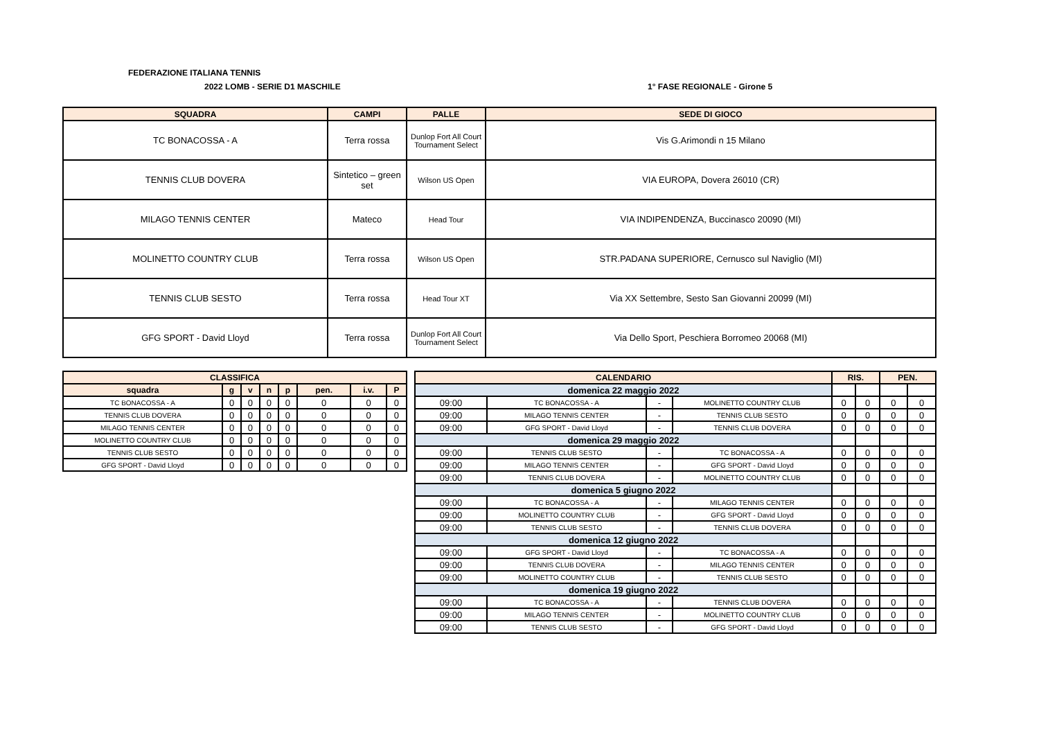FEDERAZIONE ITALIANA TENNIS
2022 LOMB - SERIE D1 MASCHILE 1° FASE REGIONALE - Girone 5
| SQUADRA | CAMPI | PALLE | SEDE DI GIOCO |
| --- | --- | --- | --- |
| TC BONACOSSA - A | Terra rossa | Dunlop Fort All Court Tournament Select | Vis G.Arimondi n 15 Milano |
| TENNIS CLUB DOVERA | Sintetico – green set | Wilson US Open | VIA EUROPA, Dovera 26010 (CR) |
| MILAGO TENNIS CENTER | Mateco | Head Tour | VIA INDIPENDENZA, Buccinasco 20090 (MI) |
| MOLINETTO COUNTRY CLUB | Terra rossa | Wilson US Open | STR.PADANA SUPERIORE, Cernusco sul Naviglio (MI) |
| TENNIS CLUB SESTO | Terra rossa | Head Tour XT | Via XX Settembre, Sesto San Giovanni 20099 (MI) |
| GFG SPORT - David Lloyd | Terra rossa | Dunlop Fort All Court Tournament Select | Via Dello Sport, Peschiera Borromeo 20068 (MI) |
| CLASSIFICA | | | | | | | |
| --- | --- | --- | --- | --- | --- | --- | --- |
| squadra | g | v | n | p | pen. | i.v. | P |
| TC BONACOSSA - A | 0 | 0 | 0 | 0 | 0 | 0 | 0 |
| TENNIS CLUB DOVERA | 0 | 0 | 0 | 0 | 0 | 0 | 0 |
| MILAGO TENNIS CENTER | 0 | 0 | 0 | 0 | 0 | 0 | 0 |
| MOLINETTO COUNTRY CLUB | 0 | 0 | 0 | 0 | 0 | 0 | 0 |
| TENNIS CLUB SESTO | 0 | 0 | 0 | 0 | 0 | 0 | 0 |
| GFG SPORT - David Lloyd | 0 | 0 | 0 | 0 | 0 | 0 | 0 |
| CALENDARIO | | | | RIS. | | PEN. | |
| --- | --- | --- | --- | --- | --- | --- | --- |
| domenica 22 maggio 2022 | | | | | | | |
| 09:00 | TC BONACOSSA - A | - | MOLINETTO COUNTRY CLUB | 0 | 0 | 0 | 0 |
| 09:00 | MILAGO TENNIS CENTER | - | TENNIS CLUB SESTO | 0 | 0 | 0 | 0 |
| 09:00 | GFG SPORT - David Lloyd | - | TENNIS CLUB DOVERA | 0 | 0 | 0 | 0 |
| domenica 29 maggio 2022 | | | | | | | |
| 09:00 | TENNIS CLUB SESTO | - | TC BONACOSSA - A | 0 | 0 | 0 | 0 |
| 09:00 | MILAGO TENNIS CENTER | - | GFG SPORT - David Lloyd | 0 | 0 | 0 | 0 |
| 09:00 | TENNIS CLUB DOVERA | - | MOLINETTO COUNTRY CLUB | 0 | 0 | 0 | 0 |
| domenica 5 giugno 2022 | | | | | | | |
| 09:00 | TC BONACOSSA - A | - | MILAGO TENNIS CENTER | 0 | 0 | 0 | 0 |
| 09:00 | MOLINETTO COUNTRY CLUB | - | GFG SPORT - David Lloyd | 0 | 0 | 0 | 0 |
| 09:00 | TENNIS CLUB SESTO | - | TENNIS CLUB DOVERA | 0 | 0 | 0 | 0 |
| domenica 12 giugno 2022 | | | | | | | |
| 09:00 | GFG SPORT - David Lloyd | - | TC BONACOSSA - A | 0 | 0 | 0 | 0 |
| 09:00 | TENNIS CLUB DOVERA | - | MILAGO TENNIS CENTER | 0 | 0 | 0 | 0 |
| 09:00 | MOLINETTO COUNTRY CLUB | - | TENNIS CLUB SESTO | 0 | 0 | 0 | 0 |
| domenica 19 giugno 2022 | | | | | | | |
| 09:00 | TC BONACOSSA - A | - | TENNIS CLUB DOVERA | 0 | 0 | 0 | 0 |
| 09:00 | MILAGO TENNIS CENTER | - | MOLINETTO COUNTRY CLUB | 0 | 0 | 0 | 0 |
| 09:00 | TENNIS CLUB SESTO | - | GFG SPORT - David Lloyd | 0 | 0 | 0 | 0 |